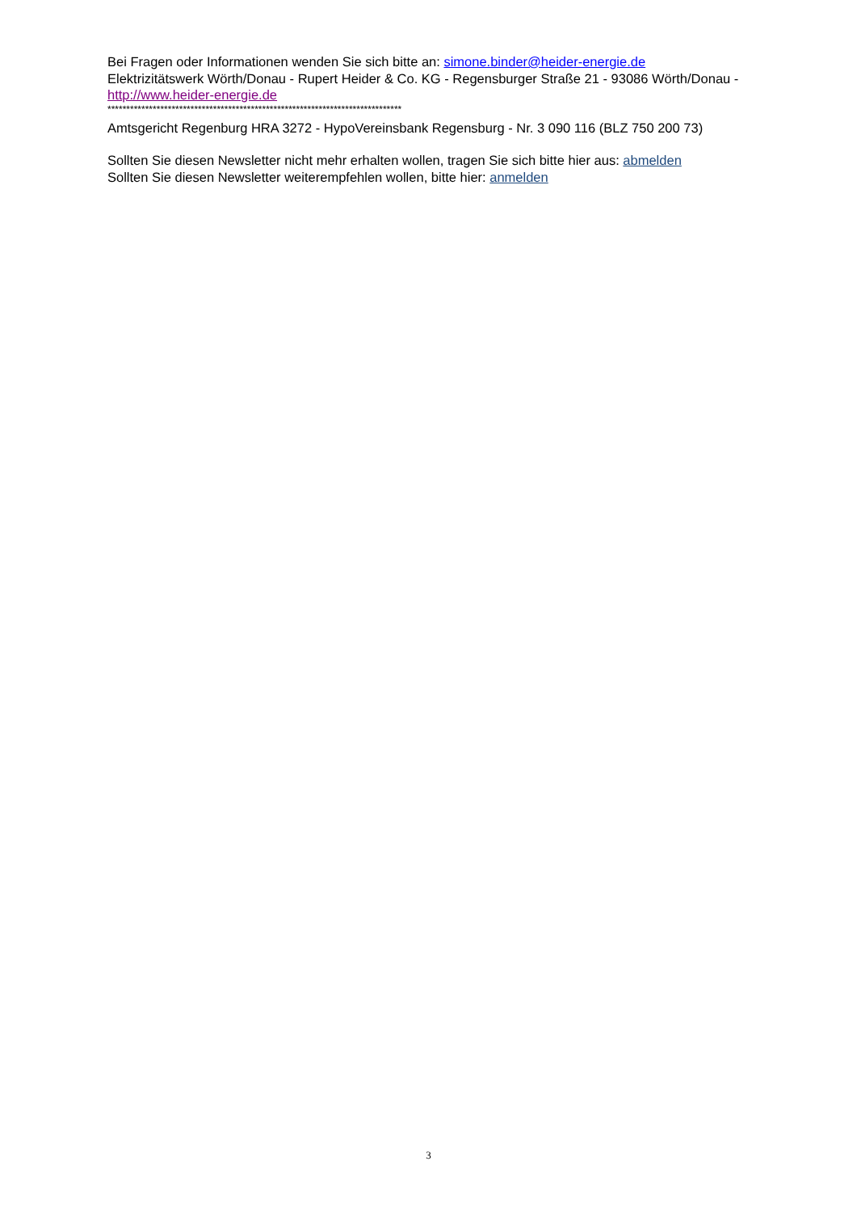Bei Fragen oder Informationen wenden Sie sich bitte an: simone.binder@heider-energie.de
Elektrizitätswerk Wörth/Donau - Rupert Heider & Co. KG - Regensburger Straße 21 - 93086 Wörth/Donau - http://www.heider-energie.de
******************************************************************************
Amtsgericht Regenburg HRA 3272 - HypoVereinsbank Regensburg - Nr. 3 090 116 (BLZ 750 200 73)
Sollten Sie diesen Newsletter nicht mehr erhalten wollen, tragen Sie sich bitte hier aus: abmelden
Sollten Sie diesen Newsletter weiterempfehlen wollen, bitte hier: anmelden
3